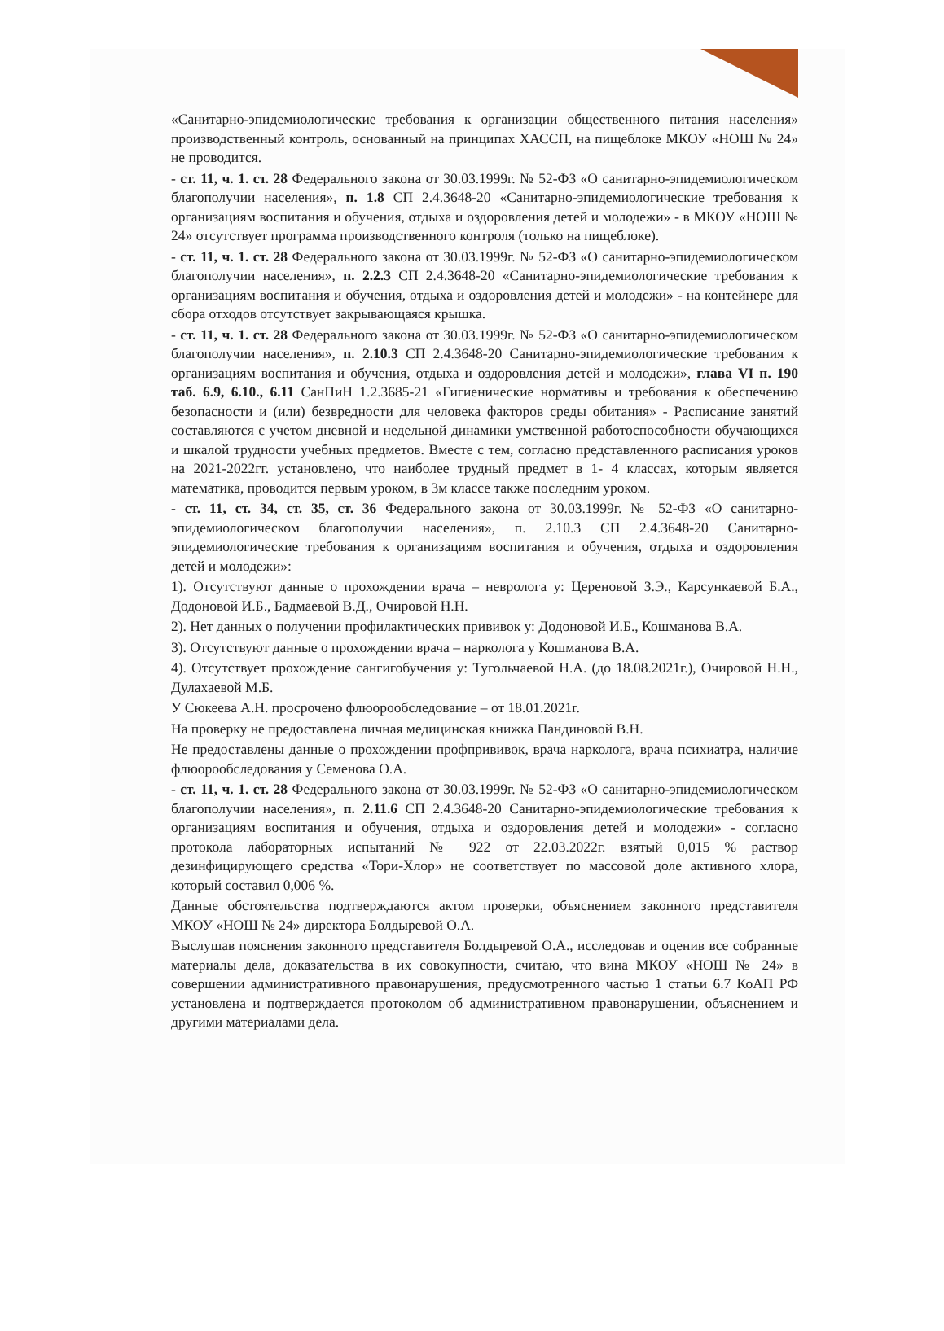«Санитарно-эпидемиологические требования к организации общественного питания населения» производственный контроль, основанный на принципах ХАССП, на пищеблоке МКОУ «НОШ № 24» не проводится.
- ст. 11, ч. 1. ст. 28 Федерального закона от 30.03.1999г. № 52-ФЗ «О санитарно-эпидемиологическом благополучии населения», п. 1.8 СП 2.4.3648-20 «Санитарно-эпидемиологические требования к организациям воспитания и обучения, отдыха и оздоровления детей и молодежи» - в МКОУ «НОШ № 24» отсутствует программа производственного контроля (только на пищеблоке).
- ст. 11, ч. 1. ст. 28 Федерального закона от 30.03.1999г. № 52-ФЗ «О санитарно-эпидемиологическом благополучии населения», п. 2.2.3 СП 2.4.3648-20 «Санитарно-эпидемиологические требования к организациям воспитания и обучения, отдыха и оздоровления детей и молодежи» - на контейнере для сбора отходов отсутствует закрывающаяся крышка.
- ст. 11, ч. 1. ст. 28 Федерального закона от 30.03.1999г. № 52-ФЗ «О санитарно-эпидемиологическом благополучии населения», п. 2.10.3 СП 2.4.3648-20 Санитарно-эпидемиологические требования к организациям воспитания и обучения, отдыха и оздоровления детей и молодежи», глава VI п. 190 таб. 6.9, 6.10., 6.11 СанПиН 1.2.3685-21 «Гигиенические нормативы и требования к обеспечению безопасности и (или) безвредности для человека факторов среды обитания» - Расписание занятий составляются с учетом дневной и недельной динамики умственной работоспособности обучающихся и шкалой трудности учебных предметов. Вместе с тем, согласно представленного расписания уроков на 2021-2022гг. установлено, что наиболее трудный предмет в 1- 4 классах, которым является математика, проводится первым уроком, в 3м классе также последним уроком.
- ст. 11, ст. 34, ст. 35, ст. 36 Федерального закона от 30.03.1999г. № 52-ФЗ «О санитарно-эпидемиологическом благополучии населения», п. 2.10.3 СП 2.4.3648-20 Санитарно-эпидемиологические требования к организациям воспитания и обучения, отдыха и оздоровления детей и молодежи»:
1). Отсутствуют данные о прохождении врача – невролога у: Цереновой З.Э., Карсункаевой Б.А., Додоновой И.Б., Бадмаевой В.Д., Очировой Н.Н.
2). Нет данных о получении профилактических прививок у: Додоновой И.Б., Кошманова В.А.
3). Отсутствуют данные о прохождении врача – нарколога у Кошманова В.А.
4). Отсутствует прохождение сангигобучения у: Тугольчаевой Н.А. (до 18.08.2021г.), Очировой Н.Н., Дулахаевой М.Б.
У Сюкеева А.Н. просрочено флюорообследование – от 18.01.2021г.
На проверку не предоставлена личная медицинская книжка Пандиновой В.Н.
Не предоставлены данные о прохождении профпрививок, врача нарколога, врача психиатра, наличие флюорообследования у Семенова О.А.
- ст. 11, ч. 1. ст. 28 Федерального закона от 30.03.1999г. № 52-ФЗ «О санитарно-эпидемиологическом благополучии населения», п. 2.11.6 СП 2.4.3648-20 Санитарно-эпидемиологические требования к организациям воспитания и обучения, отдыха и оздоровления детей и молодежи» - согласно протокола лабораторных испытаний № 922 от 22.03.2022г. взятый 0,015 % раствор дезинфицирующего средства «Тори-Хлор» не соответствует по массовой доле активного хлора, который составил 0,006 %.
Данные обстоятельства подтверждаются актом проверки, объяснением законного представителя МКОУ «НОШ № 24» директора Болдыревой О.А.
Выслушав пояснения законного представителя Болдыревой О.А., исследовав и оценив все собранные материалы дела, доказательства в их совокупности, считаю, что вина МКОУ «НОШ № 24» в совершении административного правонарушения, предусмотренного частью 1 статьи 6.7 КоАП РФ установлена и подтверждается протоколом об административном правонарушении, объяснением и другими материалами дела.